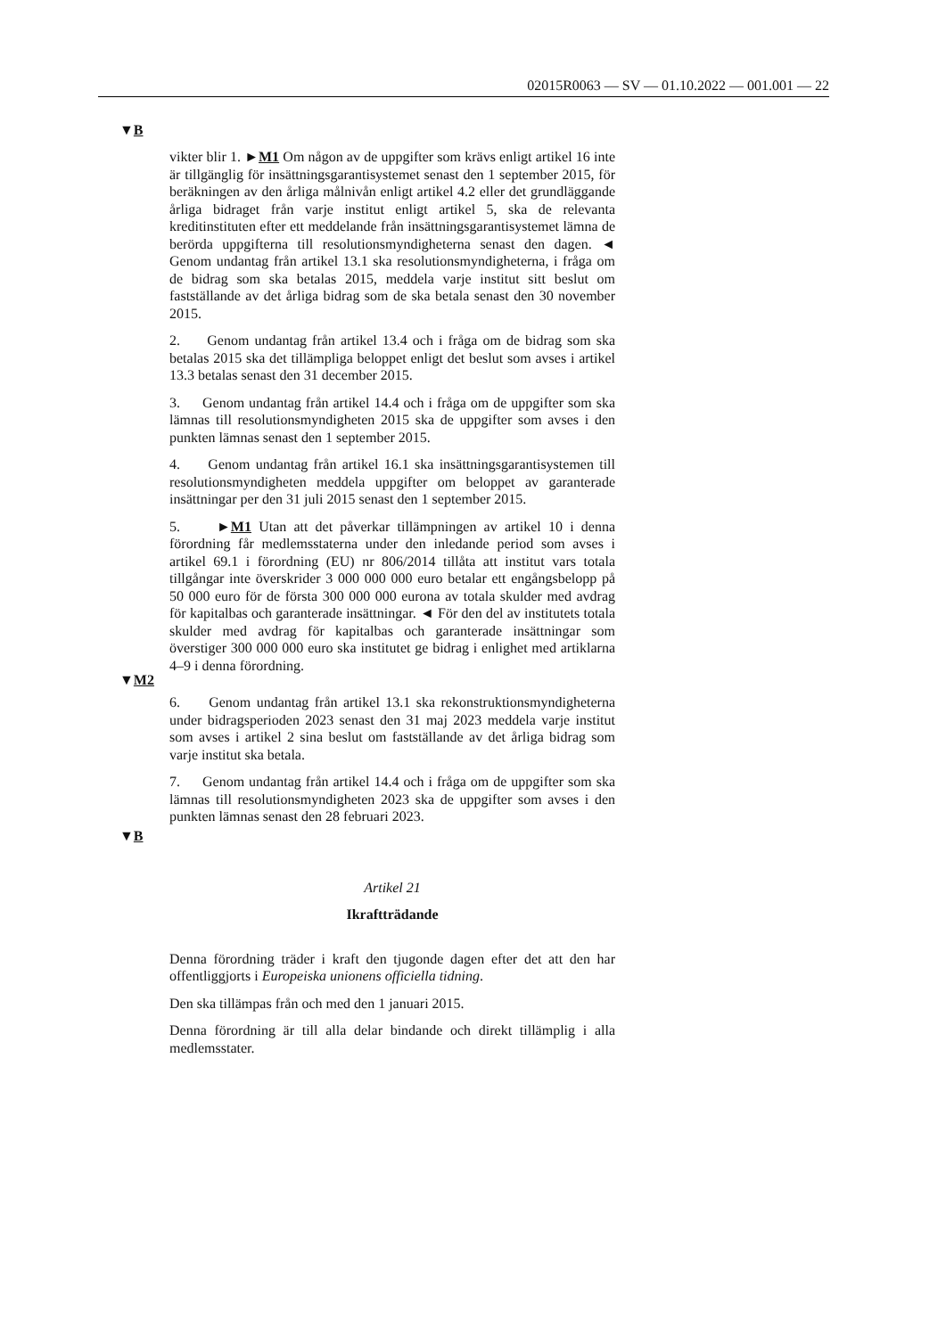02015R0063 — SV — 01.10.2022 — 001.001 — 22
▼B
▼M2
▼B
vikter blir 1. ►M1 Om någon av de uppgifter som krävs enligt artikel 16 inte är tillgänglig för insättningsgarantisystemet senast den 1 september 2015, för beräkningen av den årliga målnivån enligt artikel 4.2 eller det grundläggande årliga bidraget från varje institut enligt artikel 5, ska de relevanta kreditinstituten efter ett meddelande från insättningsgarantisystemet lämna de berörda uppgifterna till resolutionsmyndigheterna senast den dagen. ◄ Genom undantag från artikel 13.1 ska resolutionsmyndigheterna, i fråga om de bidrag som ska betalas 2015, meddela varje institut sitt beslut om fastställande av det årliga bidrag som de ska betala senast den 30 november 2015.
2. Genom undantag från artikel 13.4 och i fråga om de bidrag som ska betalas 2015 ska det tillämpliga beloppet enligt det beslut som avses i artikel 13.3 betalas senast den 31 december 2015.
3. Genom undantag från artikel 14.4 och i fråga om de uppgifter som ska lämnas till resolutionsmyndigheten 2015 ska de uppgifter som avses i den punkten lämnas senast den 1 september 2015.
4. Genom undantag från artikel 16.1 ska insättningsgarantisystemen till resolutionsmyndigheten meddela uppgifter om beloppet av garanterade insättningar per den 31 juli 2015 senast den 1 september 2015.
5. ►M1 Utan att det påverkar tillämpningen av artikel 10 i denna förordning får medlemsstaterna under den inledande period som avses i artikel 69.1 i förordning (EU) nr 806/2014 tillåta att institut vars totala tillgångar inte överskrider 3 000 000 000 euro betalar ett engångsbelopp på 50 000 euro för de första 300 000 000 eurona av totala skulder med avdrag för kapitalbas och garanterade insättningar. ◄ För den del av institutets totala skulder med avdrag för kapitalbas och garanterade insättningar som överstiger 300 000 000 euro ska institutet ge bidrag i enlighet med artiklarna 4–9 i denna förordning.
6. Genom undantag från artikel 13.1 ska rekonstruktionsmyndigheterna under bidragsperioden 2023 senast den 31 maj 2023 meddela varje institut som avses i artikel 2 sina beslut om fastställande av det årliga bidrag som varje institut ska betala.
7. Genom undantag från artikel 14.4 och i fråga om de uppgifter som ska lämnas till resolutionsmyndigheten 2023 ska de uppgifter som avses i den punkten lämnas senast den 28 februari 2023.
Artikel 21
Ikraftträdande
Denna förordning träder i kraft den tjugonde dagen efter det att den har offentliggjorts i Europeiska unionens officiella tidning.
Den ska tillämpas från och med den 1 januari 2015.
Denna förordning är till alla delar bindande och direkt tillämplig i alla medlemsstater.